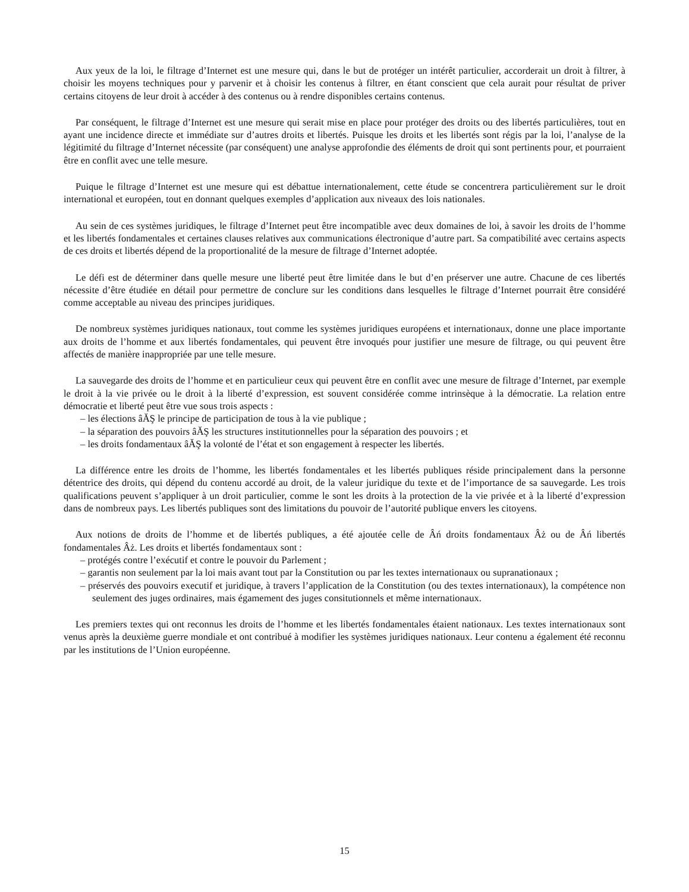Aux yeux de la loi, le filtrage d’Internet est une mesure qui, dans le but de protéger un intérêt particulier, accorderait un droit à filtrer, à choisir les moyens techniques pour y parvenir et à choisir les contenus à filtrer, en étant conscient que cela aurait pour résultat de priver certains citoyens de leur droit à accéder à des contenus ou à rendre disponibles certains contenus.
Par conséquent, le filtrage d’Internet est une mesure qui serait mise en place pour protéger des droits ou des libertés particulières, tout en ayant une incidence directe et immédiate sur d’autres droits et libertés. Puisque les droits et les libertés sont régis par la loi, l’analyse de la légitimité du filtrage d’Internet nécessite (par conséquent) une analyse approfondie des éléments de droit qui sont pertinents pour, et pourraient être en conflit avec une telle mesure.
Puique le filtrage d’Internet est une mesure qui est débattue internationalement, cette étude se concentrera particulièrement sur le droit international et européen, tout en donnant quelques exemples d’application aux niveaux des lois nationales.
Au sein de ces systèmes juridiques, le filtrage d’Internet peut être incompatible avec deux domaines de loi, à savoir les droits de l’homme et les libertés fondamentales et certaines clauses relatives aux communications électronique d’autre part. Sa compatibilité avec certains aspects de ces droits et libertés dépend de la proportionalité de la mesure de filtrage d’Internet adoptée.
Le défi est de déterminer dans quelle mesure une liberté peut être limitée dans le but d’en préserver une autre. Chacune de ces libertés nécessite d’être étudiée en détail pour permettre de conclure sur les conditions dans lesquelles le filtrage d’Internet pourrait être considéré comme acceptable au niveau des principes juridiques.
De nombreux systèmes juridiques nationaux, tout comme les systèmes juridiques européens et internationaux, donne une place importante aux droits de l’homme et aux libertés fondamentales, qui peuvent être invoqués pour justifier une mesure de filtrage, ou qui peuvent être affectés de manière inappropriée par une telle mesure.
La sauvegarde des droits de l’homme et en particulieur ceux qui peuvent être en conflit avec une mesure de filtrage d’Internet, par exemple le droit à la vie privée ou le droit à la liberté d’expression, est souvent considérée comme intrinsèque à la démocratie. La relation entre démocratie et liberté peut être vue sous trois aspects :
– les élections âĂŞ le principe de participation de tous à la vie publique ;
– la séparation des pouvoirs âĂŞ les structures institutionnelles pour la séparation des pouvoirs ; et
– les droits fondamentaux âĂŞ la volonté de l’état et son engagement à respecter les libertés.
La différence entre les droits de l’homme, les libertés fondamentales et les libertés publiques réside principalement dans la personne détentrice des droits, qui dépend du contenu accordé au droit, de la valeur juridique du texte et de l’importance de sa sauvegarde. Les trois qualifications peuvent s’appliquer à un droit particulier, comme le sont les droits à la protection de la vie privée et à la liberté d’expression dans de nombreux pays. Les libertés publiques sont des limitations du pouvoir de l’autorité publique envers les citoyens.
Aux notions de droits de l’homme et de libertés publiques, a été ajoutée celle de Âń droits fondamentaux Âż ou de Âń libertés fondamentales Âż. Les droits et libertés fondamentaux sont :
– protégés contre l’exécutif et contre le pouvoir du Parlement ;
– garantis non seulement par la loi mais avant tout par la Constitution ou par les textes internationaux ou supranationaux ;
– préservés des pouvoirs executif et juridique, à travers l’application de la Constitution (ou des textes internationaux), la compétence non seulement des juges ordinaires, mais égamement des juges consitutionnels et même internationaux.
Les premiers textes qui ont reconnus les droits de l’homme et les libertés fondamentales étaient nationaux. Les textes internationaux sont venus après la deuxième guerre mondiale et ont contribué à modifier les systèmes juridiques nationaux. Leur contenu a également été reconnu par les institutions de l’Union européenne.
15